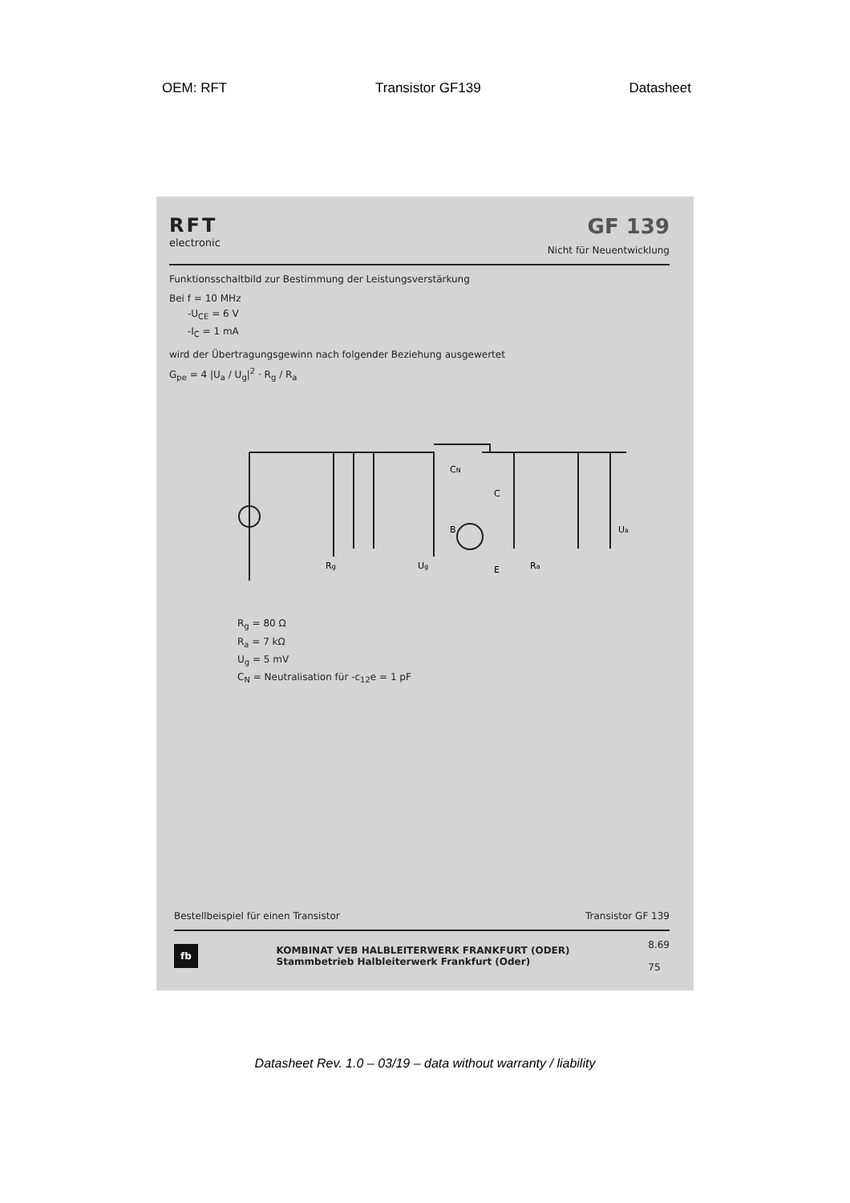OEM: RFT Transistor GF139 Datasheet
RFT
electronic
GF 139
Nicht für Neuentwicklung
Funktionsschaltbild zur Bestimmung der Leistungsverstärkung
Bei f = 10 MHz
-U<sub>CE</sub> = 6 V
-I<sub>C</sub> = 1 mA
wird der Übertragungsgewinn nach folgender Beziehung ausgewertet
G<sub>pe</sub> = 4 |U<sub>a</sub> / U<sub>g</sub>|<sup>2</sup> · R<sub>g</sub> / R<sub>a</sub>
B
C
E
Rg
CN
Ua
Ra
Ug
R<sub>g</sub> = 80 Ω
R<sub>a</sub> = 7 kΩ
U<sub>g</sub> = 5 mV
C<sub>N</sub> = Neutralisation für -c<sub>12</sub>e = 1 pF
Bestellbeispiel für einen Transistor Transistor GF 139
fb KOMBINAT VEB HALBLEITERWERK FRANKFURT (ODER)
Stammbetrieb Halbleiterwerk Frankfurt (Oder) 8.69
75
Datasheet Rev. 1.0 – 03/19 – data without warranty / liability